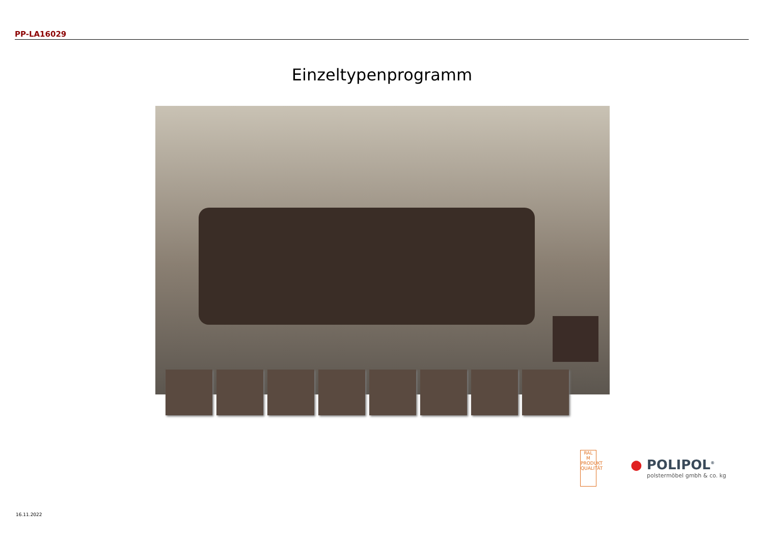PP-LA16029
Einzeltypenprogramm
RAL
M
PRODUKT QUALITÄT
● POLIPOL<sup>®</sup>
polstermöbel gmbh & co. kg
16.11.2022